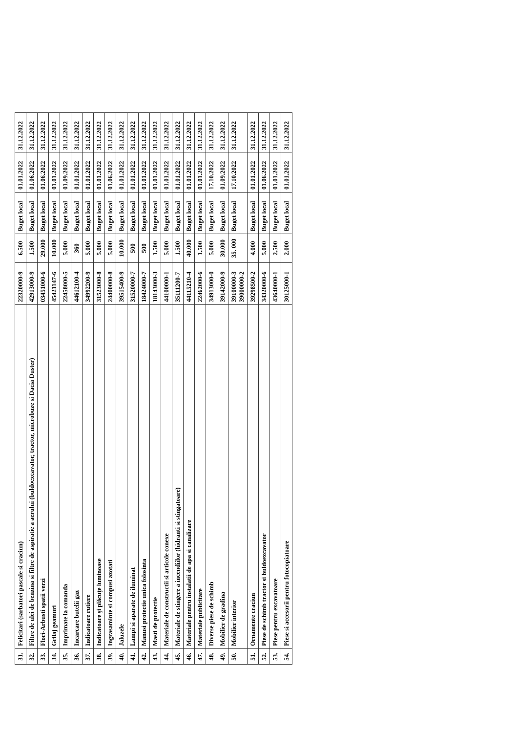| 31. | Felicitari (sarbatori pascale si craciun) | 22320000-9 | 6.500 | Buget local | 01.01.2022 | 31.12.2022 |
| 32. | Filtre de ulei de benzina si filtre de aspiratie a aerului (buldoexcavator, tractor, microbuze si Dacia Duster) | 42913000-9 | 1.500 | Buget local | 01.06.2022 | 31.12.2022 |
| 33. | Flori-Arbusti spatii verzi | 03451000-6 | 29.000 | Buget local | 01.06.2022 | 31.12.2022 |
| 34. | Grilaj geamuri | 45421147-6 | 10.000 | Buget local | 01.01.2022 | 31.12.2022 |
| 35. | Imprimate la comanda | 22458000-5 | 5.000 | Buget local | 01.09.2022 | 31.12.2022 |
| 36. | Incarcare butelii gaz | 44612100-4 | 360 | Buget local | 01.01.2022 | 31.12.2022 |
| 37. | Indicatoare rutiere | 34992200-9 | 5.000 | Buget local | 01.01.2022 | 31.12.2022 |
| 38. | Indicatoare şi plăcuţe luminoase | 31523000-8 | 5.000 | Buget local | 01.01.2022 | 31.12.2022 |
| 39. | Ingrasaminte si compusi azotati | 24400000-8 | 5.000 | Buget local | 01.06.2022 | 31.12.2022 |
| 40. | Jaluzele | 39515400-9 | 10.000 | Buget local | 01.01.2022 | 31.12.2022 |
| 41. | Lampi si aparate de iluminat | 31520000-7 | 500 | Buget local | 01.01.2022 | 31.12.2022 |
| 42. | Manusi protectie unica folosinta | 18424000-7 | 500 | Buget local | 01.01.2022 | 31.12.2022 |
| 43. | Masti de protectie | 18143000-3 | 1.500 | Buget local | 01.01.2022 | 31.12.2022 |
| 44. | Materiale de constructii si articole conexe | 44100000-1 | 5.000 | Buget local | 01.01.2022 | 31.12.2022 |
| 45. | Materiale de stingere a incendiilor (hidranti si stingatoare) | 35111200-7 | 1.500 | Buget local | 01.01.2022 | 31.12.2022 |
| 46. | Materiale pentru instalatii de apa si canalizare | 44115210-4 | 40.000 | Buget local | 01.01.2022 | 31.12.2022 |
| 47. | Materiale publicitare | 22462000-6 | 1.500 | Buget local | 01.01.2022 | 31.12.2022 |
| 48. | Diverse piese de schimb | 34913000-0 | 5.000 | Buget local | 17.10.2022 | 31.12.2022 |
| 49. | Mobilier de gradina | 39142000-9 | 30.000 | Buget local | 01.09.2022 | 31.12.2022 |
| 50. | Mobilier interior | 39100000-3 39000000-2 | 35. 000 | Buget local | 17.10.2022 | 31.12.2022 |
| 51. | Ornamente craciun | 39298500-2 | 4.000 | Buget local | 01.01.2022 | 31.12.2022 |
| 52. | Piese de schimb tractor si buldoexcavator | 34320000-6 | 5.000 | Buget local | 01.06.2022 | 31.12.2022 |
| 53. | Piese pentru excavatoare | 43640000-1 | 2.500 | Buget local | 01.01.2022 | 31.12.2022 |
| 54. | Piese si accesorii pentru fotocopiatoare | 30125000-1 | 2.000 | Buget local | 01.01.2022 | 31.12.2022 |